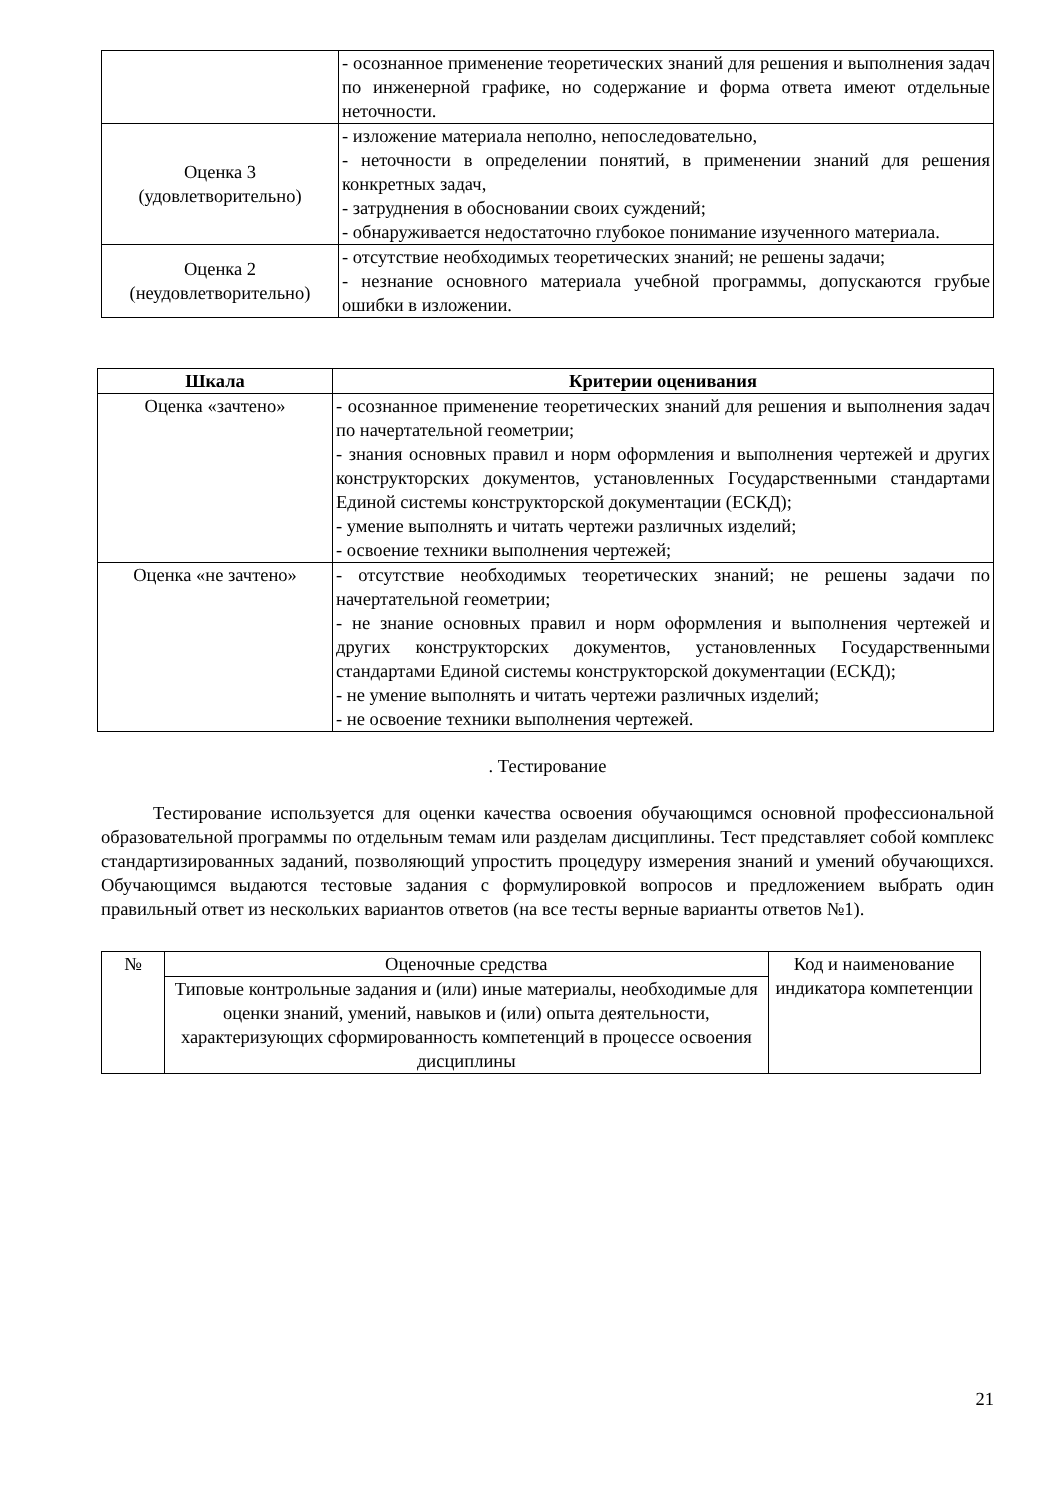| | - осознанное применение теоретических знаний для решения и выполнения задач по инженерной графике, но содержание и форма ответа имеют отдельные неточности. |
| Оценка 3 (удовлетворительно) | - изложение материала неполно, непоследовательно, - неточности в определении понятий, в применении знаний для решения конкретных задач, - затруднения в обосновании своих суждений; - обнаруживается недостаточно глубокое понимание изученного материала. |
| Оценка 2 (неудовлетворительно) | - отсутствие необходимых теоретических знаний; не решены задачи; - незнание основного материала учебной программы, допускаются грубые ошибки в изложении. |
| Шкала | Критерии оценивания |
| --- | --- |
| Оценка «зачтено» | - осознанное применение теоретических знаний для решения и выполнения задач по начертательной геометрии; - знания основных правил и норм оформления и выполнения чертежей и других конструкторских документов, установленных Государственными стандартами Единой системы конструкторской документации (ЕСКД); - умение выполнять и читать чертежи различных изделий; - освоение техники выполнения чертежей; |
| Оценка «не зачтено» | - отсутствие необходимых теоретических знаний; не решены задачи по начертательной геометрии; - не знание основных правил и норм оформления и выполнения чертежей и других конструкторских документов, установленных Государственными стандартами Единой системы конструкторской документации (ЕСКД); - не умение выполнять и читать чертежи различных изделий; - не освоение техники выполнения чертежей. |
. Тестирование
Тестирование используется для оценки качества освоения обучающимся основной профессиональной образовательной программы по отдельным темам или разделам дисциплины. Тест представляет собой комплекс стандартизированных заданий, позволяющий упростить процедуру измерения знаний и умений обучающихся. Обучающимся выдаются тестовые задания с формулировкой вопросов и предложением выбрать один правильный ответ из нескольких вариантов ответов (на все тесты верные варианты ответов №1).
| № | Оценочные средства | Код и наименование индикатора компетенции |
| | Типовые контрольные задания и (или) иные материалы, необходимые для оценки знаний, умений, навыков и (или) опыта деятельности, характеризующих сформированность компетенций в процессе освоения дисциплины | |
21